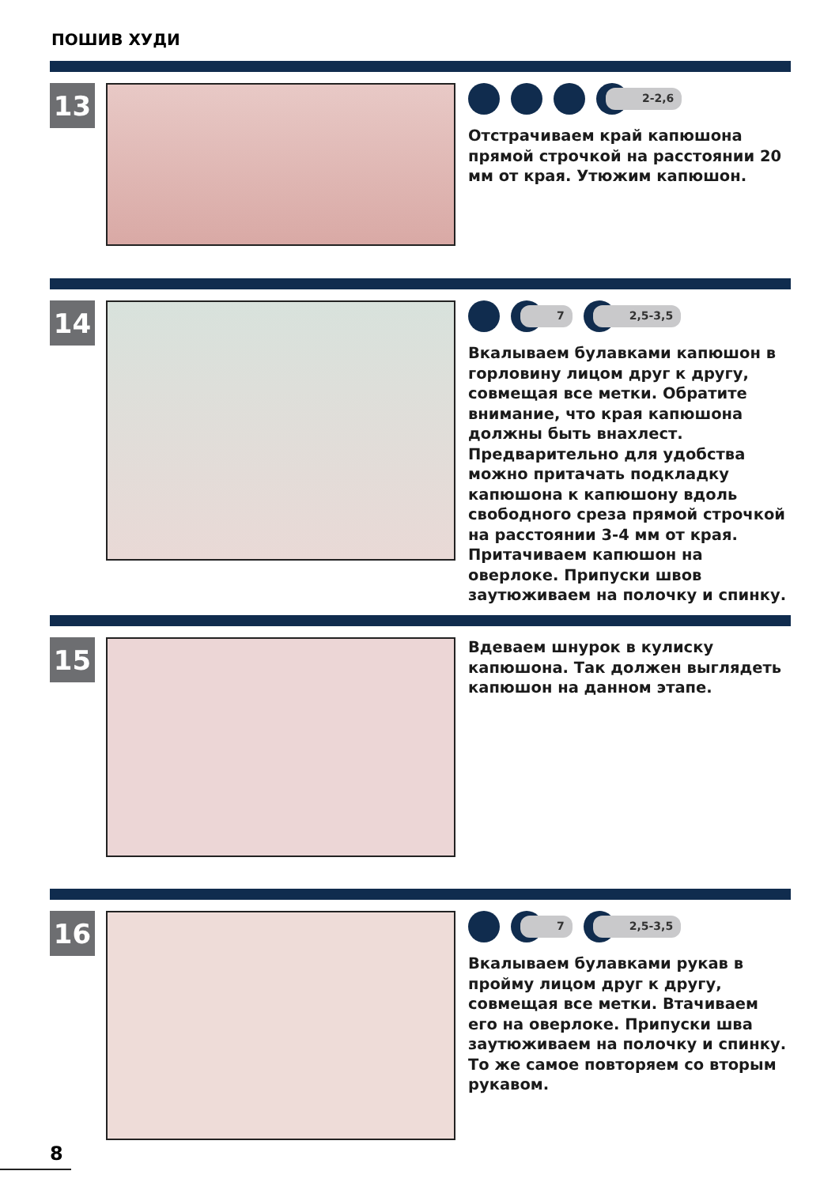ПОШИВ ХУДИ
13
2-2,6
Отстрачиваем край капюшона прямой строчкой на расстоянии 20 мм от края. Утюжим капюшон.
14
7 2,5-3,5
Вкалываем булавками капюшон в горловину лицом друг к другу, совмещая все метки. Обратите внимание, что края капюшона должны быть внахлест. Предварительно для удобства можно притачать подкладку капюшона к капюшону вдоль свободного среза прямой строчкой на расстоянии 3-4 мм от края. Притачиваем капюшон на оверлоке. Припуски швов заутюживаем на полочку и спинку.
15
Вдеваем шнурок в кулиску капюшона. Так должен выглядеть капюшон на данном этапе.
16
7 2,5-3,5
Вкалываем булавками рукав в пройму лицом друг к другу, совмещая все метки. Втачиваем его на оверлоке. Припуски шва заутюживаем на полочку и спинку. То же самое повторяем со вторым рукавом.
8